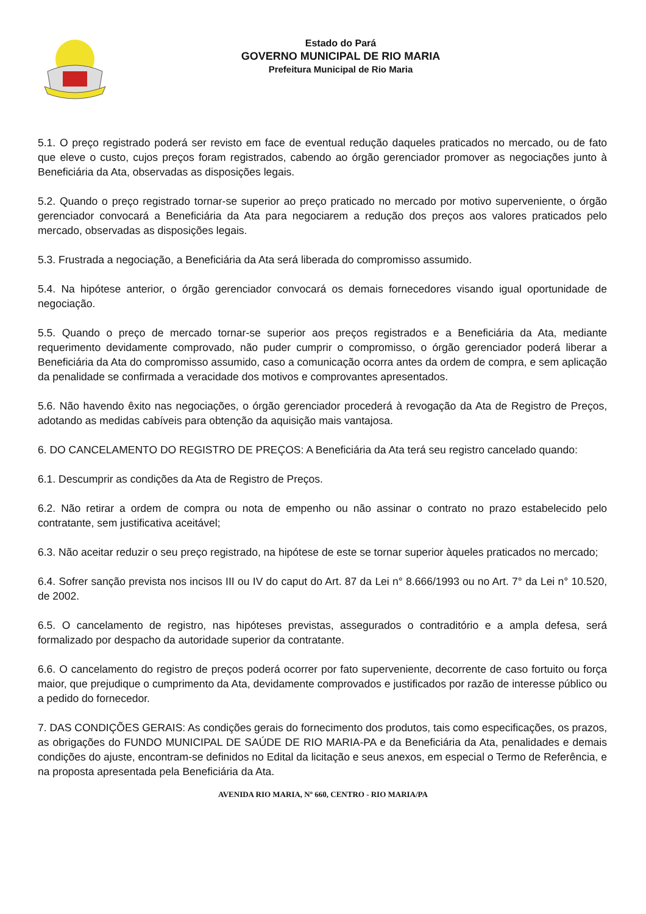Estado do Pará
GOVERNO MUNICIPAL DE RIO MARIA
Prefeitura Municipal de Rio Maria
5.1. O preço registrado poderá ser revisto em face de eventual redução daqueles praticados no mercado, ou de fato que eleve o custo, cujos preços foram registrados, cabendo ao órgão gerenciador promover as negociações junto à Beneficiária da Ata, observadas as disposições legais.
5.2. Quando o preço registrado tornar-se superior ao preço praticado no mercado por motivo superveniente, o órgão gerenciador convocará a Beneficiária da Ata para negociarem a redução dos preços aos valores praticados pelo mercado, observadas as disposições legais.
5.3. Frustrada a negociação, a Beneficiária da Ata será liberada do compromisso assumido.
5.4. Na hipótese anterior, o órgão gerenciador convocará os demais fornecedores visando igual oportunidade de negociação.
5.5. Quando o preço de mercado tornar-se superior aos preços registrados e a Beneficiária da Ata, mediante requerimento devidamente comprovado, não puder cumprir o compromisso, o órgão gerenciador poderá liberar a Beneficiária da Ata do compromisso assumido, caso a comunicação ocorra antes da ordem de compra, e sem aplicação da penalidade se confirmada a veracidade dos motivos e comprovantes apresentados.
5.6. Não havendo êxito nas negociações, o órgão gerenciador procederá à revogação da Ata de Registro de Preços, adotando as medidas cabíveis para obtenção da aquisição mais vantajosa.
6. DO CANCELAMENTO DO REGISTRO DE PREÇOS: A Beneficiária da Ata terá seu registro cancelado quando:
6.1. Descumprir as condições da Ata de Registro de Preços.
6.2. Não retirar a ordem de compra ou nota de empenho ou não assinar o contrato no prazo estabelecido pelo contratante, sem justificativa aceitável;
6.3. Não aceitar reduzir o seu preço registrado, na hipótese de este se tornar superior àqueles praticados no mercado;
6.4. Sofrer sanção prevista nos incisos III ou IV do caput do Art. 87 da Lei n° 8.666/1993 ou no Art. 7° da Lei n° 10.520, de 2002.
6.5. O cancelamento de registro, nas hipóteses previstas, assegurados o contraditório e a ampla defesa, será formalizado por despacho da autoridade superior da contratante.
6.6. O cancelamento do registro de preços poderá ocorrer por fato superveniente, decorrente de caso fortuito ou força maior, que prejudique o cumprimento da Ata, devidamente comprovados e justificados por razão de interesse público ou a pedido do fornecedor.
7. DAS CONDIÇÕES GERAIS: As condições gerais do fornecimento dos produtos, tais como especificações, os prazos, as obrigações do FUNDO MUNICIPAL DE SAÚDE DE RIO MARIA-PA e da Beneficiária da Ata, penalidades e demais condições do ajuste, encontram-se definidos no Edital da licitação e seus anexos, em especial o Termo de Referência, e na proposta apresentada pela Beneficiária da Ata.
AVENIDA RIO MARIA, Nº 660, CENTRO - RIO MARIA/PA